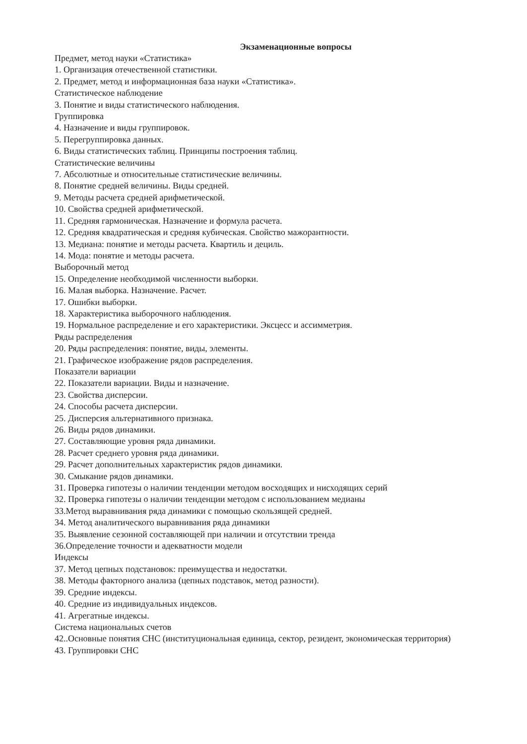Экзаменационные вопросы
Предмет, метод науки «Статистика»
1. Организация отечественной статистики.
2. Предмет, метод и информационная база науки «Статистика».
Статистическое наблюдение
3. Понятие и виды статистического наблюдения.
Группировка
4. Назначение и виды группировок.
5. Перегруппировка данных.
6. Виды статистических таблиц. Принципы построения таблиц.
Статистические величины
7. Абсолютные и относительные статистические величины.
8. Понятие средней величины. Виды средней.
9. Методы расчета средней арифметической.
10. Свойства средней арифметической.
11. Средняя гармоническая. Назначение и формула расчета.
12. Средняя квадратическая и средняя кубическая. Свойство мажорантности.
13. Медиана: понятие и методы расчета. Квартиль и дециль.
14. Мода: понятие и методы расчета.
Выборочный метод
15. Определение необходимой численности выборки.
16. Малая выборка. Назначение. Расчет.
17. Ошибки выборки.
18. Характеристика выборочного наблюдения.
19. Нормальное распределение и его характеристики. Эксцесс и ассимметрия.
Ряды распределения
20. Ряды распределения: понятие, виды, элементы.
21. Графическое изображение рядов распределения.
Показатели вариации
22. Показатели вариации. Виды и назначение.
23. Свойства дисперсии.
24. Способы расчета дисперсии.
25. Дисперсия альтернативного признака.
26. Виды рядов динамики.
27. Составляющие уровня ряда динамики.
28. Расчет среднего уровня ряда динамики.
29. Расчет дополнительных характеристик рядов динамики.
30. Смыкание рядов динамики.
31. Проверка гипотезы о наличии тенденции методом восходящих и нисходящих серий
32. Проверка гипотезы о наличии тенденции методом с использованием медианы
33.Метод выравнивания ряда динамики с помощью скользящей средней.
34. Метод аналитического выравнивания ряда динамики
35. Выявление сезонной составляющей при наличии и отсутствии тренда
36.Определение точности и адекватности модели
Индексы
37. Метод цепных подстановок: преимущества и недостатки.
38. Методы факторного анализа (цепных подставок, метод разности).
39. Средние индексы.
40. Средние из индивидуальных индексов.
41. Агрегатные индексы.
Система национальных счетов
42..Основные понятия СНС (институциональная единица, сектор, резидент, экономическая территория)
43. Группировки СНС